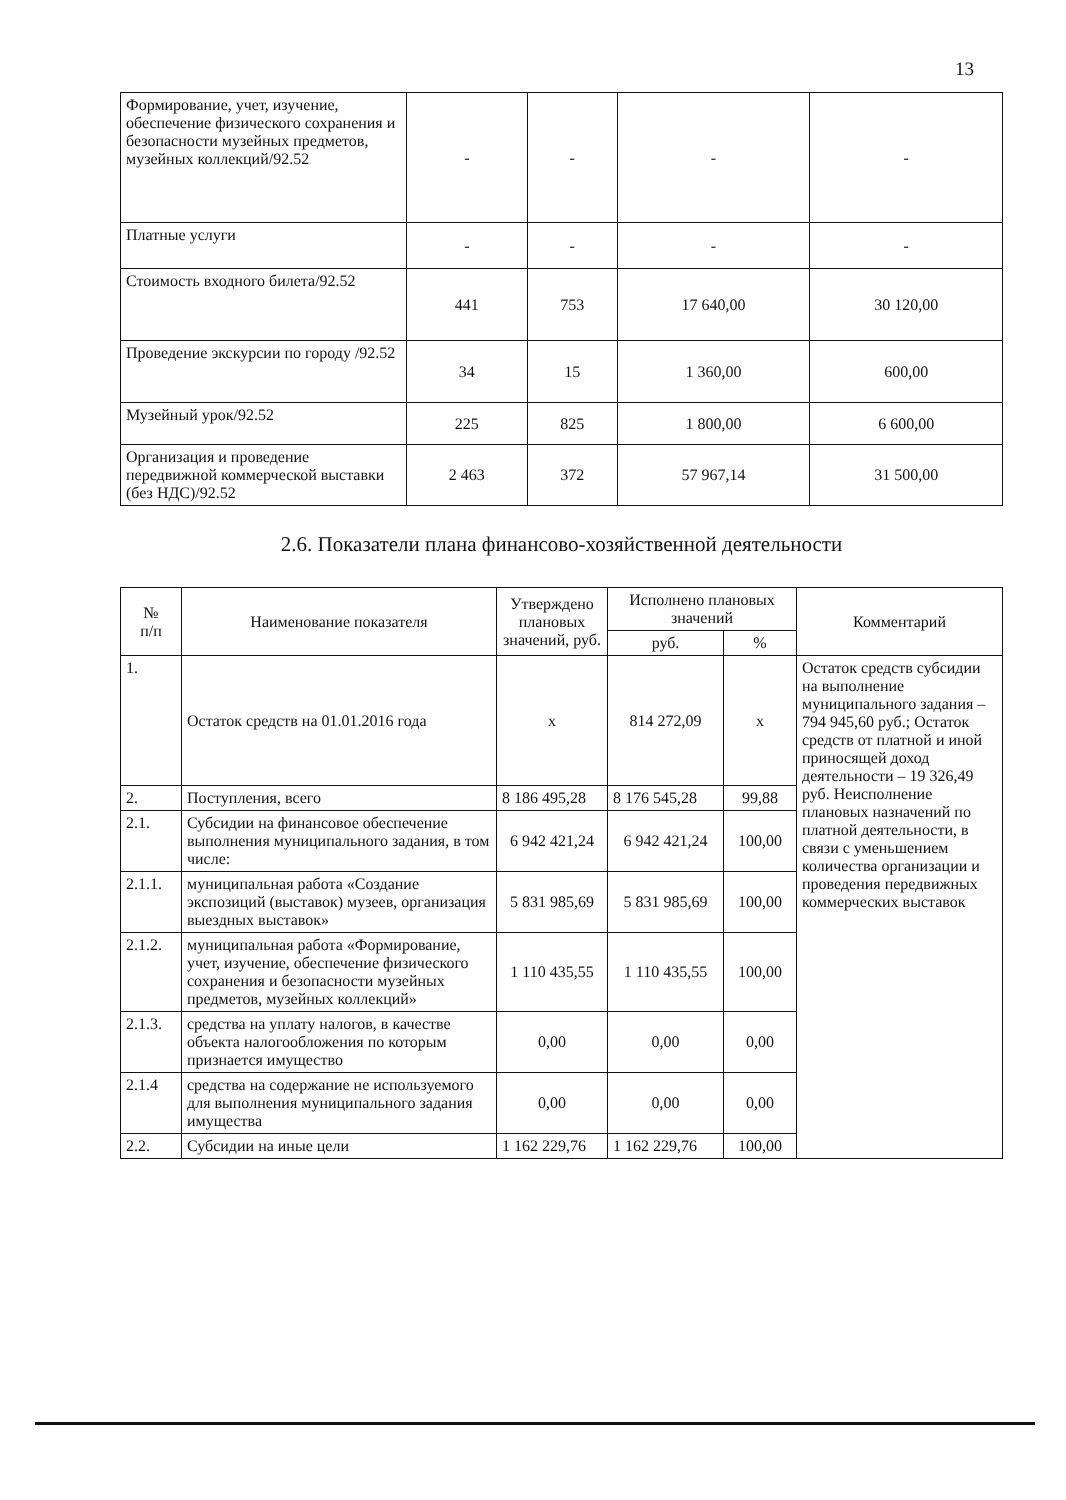13
| Формирование, учет, изучение, обеспечение физического сохранения и безопасности музейных предметов, музейных коллекций/92.52 | - | - | - | - |
| Платные услуги | - | - | - | - |
| Стоимость входного билета/92.52 | 441 | 753 | 17 640,00 | 30 120,00 |
| Проведение экскурсии по городу /92.52 | 34 | 15 | 1 360,00 | 600,00 |
| Музейный урок/92.52 | 225 | 825 | 1 800,00 | 6 600,00 |
| Организация и проведение передвижной коммерческой выставки (без НДС)/92.52 | 2 463 | 372 | 57 967,14 | 31 500,00 |
2.6. Показатели плана финансово-хозяйственной деятельности
| № п/п | Наименование показателя | Утверждено плановых значений, руб. | Исполнено плановых значений | | Комментарий |
| --- | --- | --- | --- | --- | --- |
| | | | руб. | % | |
| 1. | Остаток средств на 01.01.2016 года | х | 814 272,09 | х | Остаток средств субсидии на выполнение муниципального задания – 794 945,60 руб.; Остаток средств от платной и иной приносящей доход деятельности – 19 326,49 руб. Неисполнение плановых назначений по платной деятельности, в связи с уменьшением количества организации и проведения передвижных коммерческих выставок |
| 2. | Поступления, всего | 8 186 495,28 | 8 176 545,28 | 99,88 | |
| 2.1. | Субсидии на финансовое обеспечение выполнения муниципального задания, в том числе: | 6 942 421,24 | 6 942 421,24 | 100,00 | |
| 2.1.1. | муниципальная работа «Создание экспозиций (выставок) музеев, организация выездных выставок» | 5 831 985,69 | 5 831 985,69 | 100,00 | |
| 2.1.2. | муниципальная работа «Формирование, учет, изучение, обеспечение физического сохранения и безопасности музейных предметов, музейных коллекций» | 1 110 435,55 | 1 110 435,55 | 100,00 | |
| 2.1.3. | средства на уплату налогов, в качестве объекта налогообложения по которым признается имущество | 0,00 | 0,00 | 0,00 | |
| 2.1.4 | средства на содержание не используемого для выполнения муниципального задания имущества | 0,00 | 0,00 | 0,00 | |
| 2.2. | Субсидии на иные цели | 1 162 229,76 | 1 162 229,76 | 100,00 | |